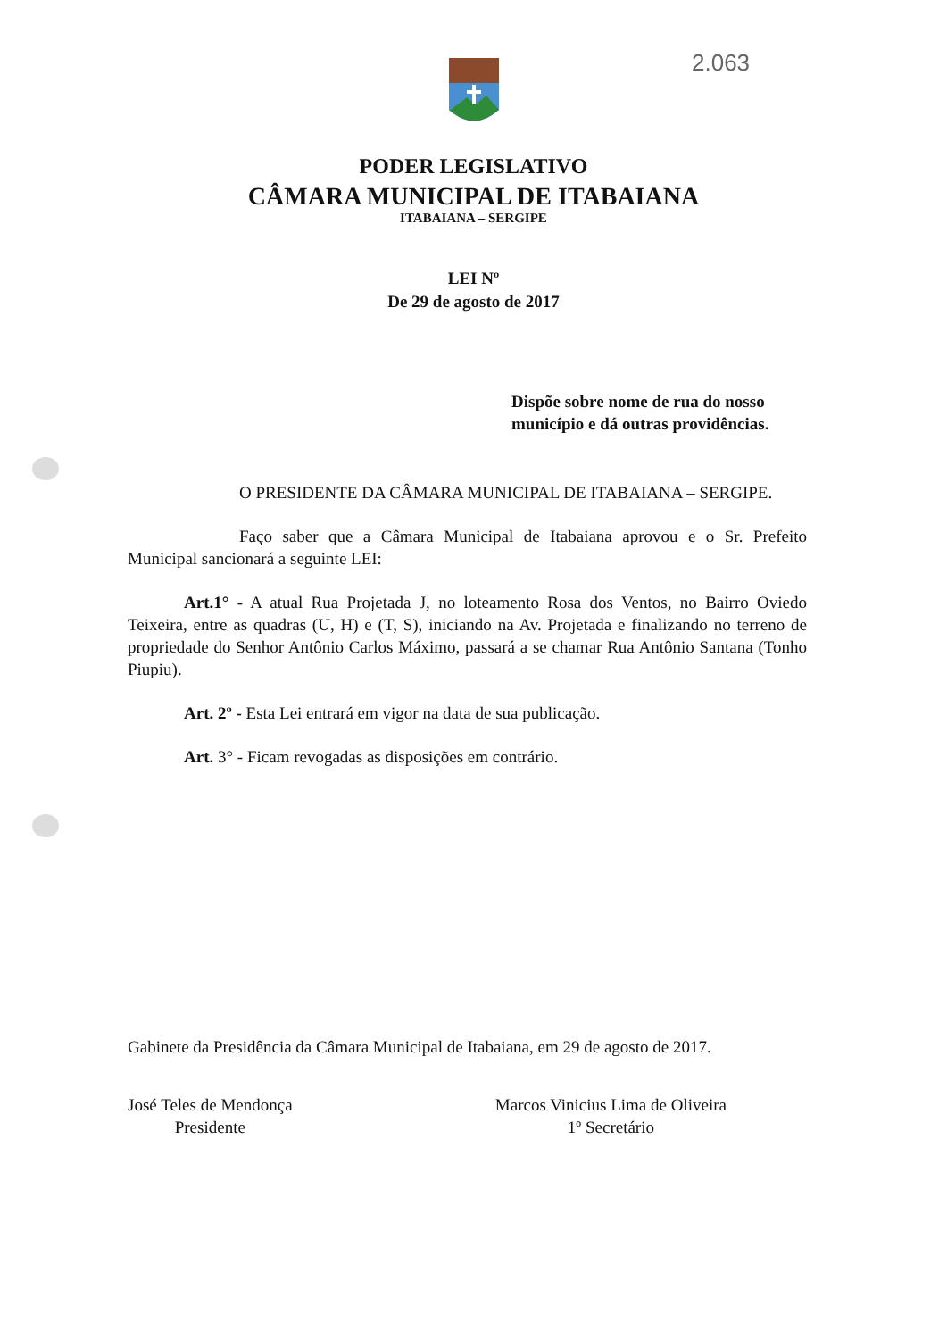2.063
PODER LEGISLATIVO
CÂMARA MUNICIPAL DE ITABAIANA
ITABAIANA – SERGIPE
LEI Nº
De 29 de agosto de 2017
Dispõe sobre nome de rua do nosso município e dá outras providências.
O PRESIDENTE DA CÂMARA MUNICIPAL DE ITABAIANA – SERGIPE.
Faço saber que a Câmara Municipal de Itabaiana aprovou e o Sr. Prefeito Municipal sancionará a seguinte LEI:
Art.1° - A atual Rua Projetada J, no loteamento Rosa dos Ventos, no Bairro Oviedo Teixeira, entre as quadras (U, H) e (T, S), iniciando na Av. Projetada e finalizando no terreno de propriedade do Senhor Antônio Carlos Máximo, passará a se chamar Rua Antônio Santana (Tonho Piupiu).
Art. 2º - Esta Lei entrará em vigor na data de sua publicação.
Art. 3° - Ficam revogadas as disposições em contrário.
Gabinete da Presidência da Câmara Municipal de Itabaiana, em 29 de agosto de 2017.
José Teles de Mendonça
Presidente
Marcos Vinicius Lima de Oliveira
1º Secretário